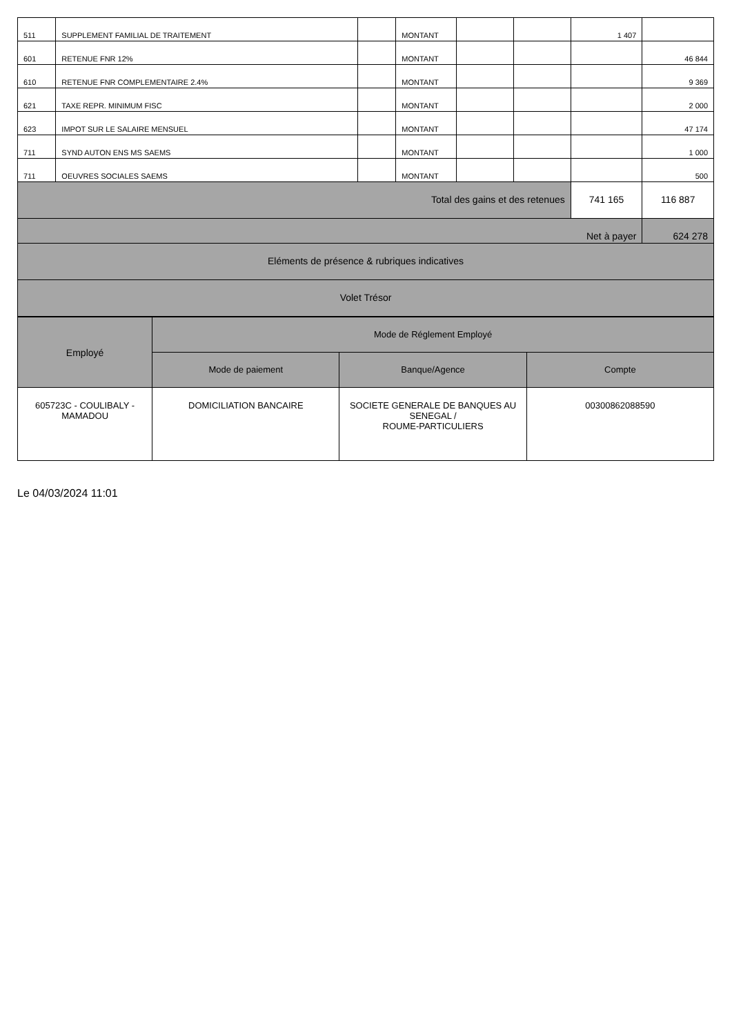| 511 | SUPPLEMENT FAMILIAL DE TRAITEMENT | | MONTANT | | | 1 407 | |
| 601 | RETENUE FNR 12% | | MONTANT | | | | 46 844 |
| 610 | RETENUE FNR COMPLEMENTAIRE 2.4% | | MONTANT | | | | 9 369 |
| 621 | TAXE REPR. MINIMUM FISC | | MONTANT | | | | 2 000 |
| 623 | IMPOT SUR LE SALAIRE MENSUEL | | MONTANT | | | | 47 174 |
| 711 | SYND AUTON ENS MS SAEMS | | MONTANT | | | | 1 000 |
| 711 | OEUVRES SOCIALES SAEMS | | MONTANT | | | | 500 |
| Total des gains et des retenues | | | | | | 741 165 | 116 887 |
| Net à payer | | | | | | | 624 278 |
| Eléments de présence & rubriques indicatives | | | | | | | |
| Volet Trésor | | | | | | | |
| Employé | Mode de Réglement Employé | | |
| | Mode de paiement | Banque/Agence | Compte |
| 605723C - COULIBALY - MAMADOU | DOMICILIATION BANCAIRE | SOCIETE GENERALE DE BANQUES AU SENEGAL / ROUME-PARTICULIERS | 00300862088590 |
Le 04/03/2024 11:01